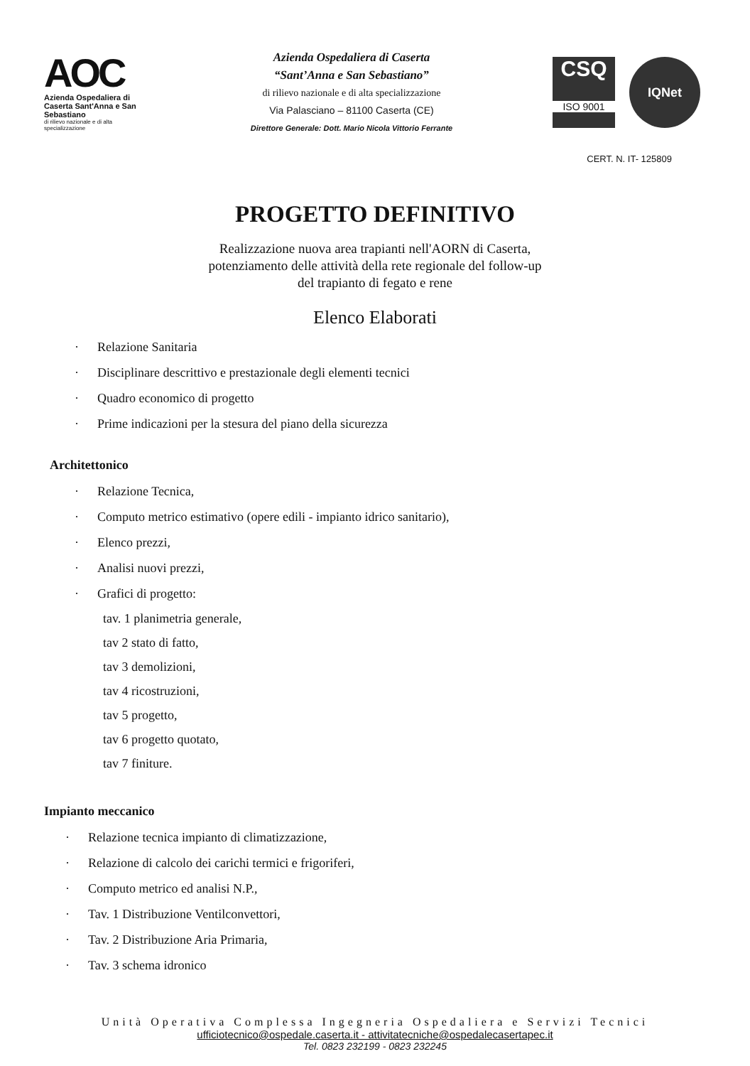AOC
Azienda Ospedaliera di Caserta Sant'Anna e San Sebastiano
di rilievo nazionale e di alta specializzazione
Azienda Ospedaliera di Caserta
“Sant’Anna e San Sebastiano”
di rilievo nazionale e di alta specializzazione
Via Palasciano – 81100 Caserta (CE)
Direttore Generale: Dott. Mario Nicola Vittorio Ferrante
CSQ
ISO 9001
IQNet
CERT. N. IT- 125809
PROGETTO DEFINITIVO
Realizzazione nuova area trapianti nell'AORN di Caserta,
potenziamento delle attività della rete regionale del follow-up
del trapianto di fegato e rene
Elenco Elaborati
· Relazione Sanitaria
· Disciplinare descrittivo e prestazionale degli elementi tecnici
· Quadro economico di progetto
· Prime indicazioni per la stesura del piano della sicurezza
Architettonico
· Relazione Tecnica,
· Computo metrico estimativo (opere edili - impianto idrico sanitario),
· Elenco prezzi,
· Analisi nuovi prezzi,
· Grafici di progetto:
tav. 1 planimetria generale,
tav 2 stato di fatto,
tav 3 demolizioni,
tav 4 ricostruzioni,
tav 5 progetto,
tav 6 progetto quotato,
tav 7 finiture.
Impianto meccanico
· Relazione tecnica impianto di climatizzazione,
· Relazione di calcolo dei carichi termici e frigoriferi,
· Computo metrico ed analisi N.P.,
· Tav. 1 Distribuzione Ventilconvettori,
· Tav. 2 Distribuzione Aria Primaria,
· Tav. 3 schema idronico
Unità Operativa Complessa Ingegneria Ospedaliera e Servizi Tecnici
ufficiotecnico@ospedale.caserta.it - attivitatecniche@ospedalecasertapec.it
Tel. 0823 232199 - 0823 232245